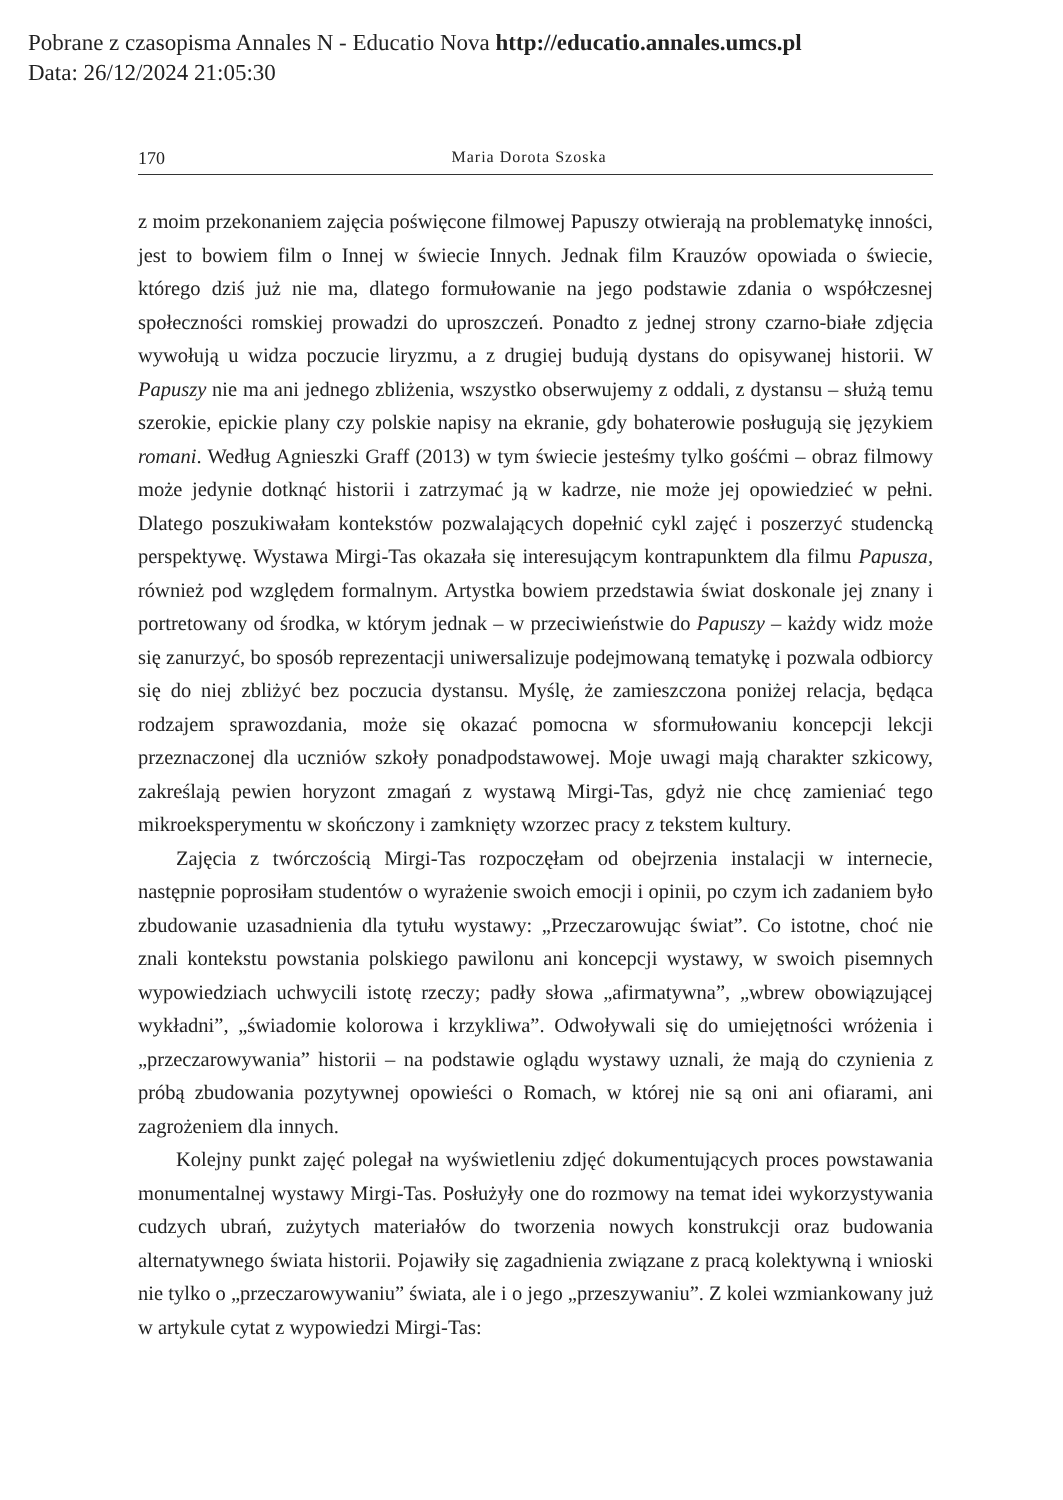Pobrane z czasopisma Annales N - Educatio Nova http://educatio.annales.umcs.pl
Data: 26/12/2024 21:05:30
170 Maria Dorota Szoska
z moim przekonaniem zajęcia poświęcone filmowej Papuszy otwierają na problematykę inności, jest to bowiem film o Innej w świecie Innych. Jednak film Krauzów opowiada o świecie, którego dziś już nie ma, dlatego formułowanie na jego podstawie zdania o współczesnej społeczności romskiej prowadzi do uproszczeń. Ponadto z jednej strony czarno-białe zdjęcia wywołują u widza poczucie liryzmu, a z drugiej budują dystans do opisywanej historii. W Papuszy nie ma ani jednego zbliżenia, wszystko obserwujemy z oddali, z dystansu – służą temu szerokie, epickie plany czy polskie napisy na ekranie, gdy bohaterowie posługują się językiem romani. Według Agnieszki Graff (2013) w tym świecie jesteśmy tylko gośćmi – obraz filmowy może jedynie dotknąć historii i zatrzymać ją w kadrze, nie może jej opowiedzieć w pełni. Dlatego poszukiwałam kontekstów pozwalających dopełnić cykl zajęć i poszerzyć studencką perspektywę. Wystawa Mirgi-Tas okazała się interesującym kontrapunktem dla filmu Papusza, również pod względem formalnym. Artystka bowiem przedstawia świat doskonale jej znany i portretowany od środka, w którym jednak – w przeciwieństwie do Papuszy – każdy widz może się zanurzyć, bo sposób reprezentacji uniwersalizuje podejmowaną tematykę i pozwala odbiorcy się do niej zbliżyć bez poczucia dystansu. Myślę, że zamieszczona poniżej relacja, będąca rodzajem sprawozdania, może się okazać pomocna w sformułowaniu koncepcji lekcji przeznaczonej dla uczniów szkoły ponadpodstawowej. Moje uwagi mają charakter szkicowy, zakreślają pewien horyzont zmagań z wystawą Mirgi-Tas, gdyż nie chcę zamieniać tego mikroeksperymentu w skończony i zamknięty wzorzec pracy z tekstem kultury.
Zajęcia z twórczością Mirgi-Tas rozpoczęłam od obejrzenia instalacji w internecie, następnie poprosiłam studentów o wyrażenie swoich emocji i opinii, po czym ich zadaniem było zbudowanie uzasadnienia dla tytułu wystawy: „Przeczarowując świat”. Co istotne, choć nie znali kontekstu powstania polskiego pawilonu ani koncepcji wystawy, w swoich pisemnych wypowiedziach uchwycili istotę rzeczy; padły słowa „afirmatywna”, „wbrew obowiązującej wykładni”, „świadomie kolorowa i krzykliwa”. Odwoływali się do umiejętności wróżenia i „przeczarowywania” historii – na podstawie oglądu wystawy uznali, że mają do czynienia z próbą zbudowania pozytywnej opowieści o Romach, w której nie są oni ani ofiarami, ani zagrożeniem dla innych.
Kolejny punkt zajęć polegał na wyświetleniu zdjęć dokumentujących proces powstawania monumentalnej wystawy Mirgi-Tas. Posłużyły one do rozmowy na temat idei wykorzystywania cudzych ubrań, zużytych materiałów do tworzenia nowych konstrukcji oraz budowania alternatywnego świata historii. Pojawiły się zagadnienia związane z pracą kolektywną i wnioski nie tylko o „przeczarowywaniu” świata, ale i o jego „przeszywaniu”. Z kolei wzmiankowany już w artykule cytat z wypowiedzi Mirgi-Tas: